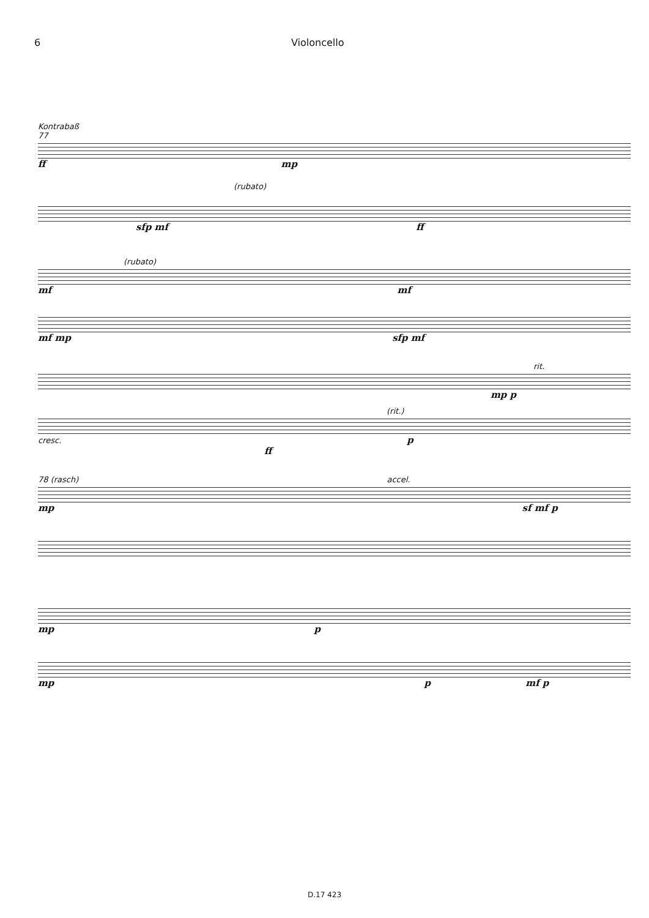6 Violoncello
Kontrabaß
77
ff mp
(rubato)
sfp mf ff
(rubato)
mf mf
mf mp sfp mf
rit.
mp p
(rit.)
cresc. p
ff
78 (rasch) accel.
mp sf mf p
mp p
mp p mf p
D.17 423